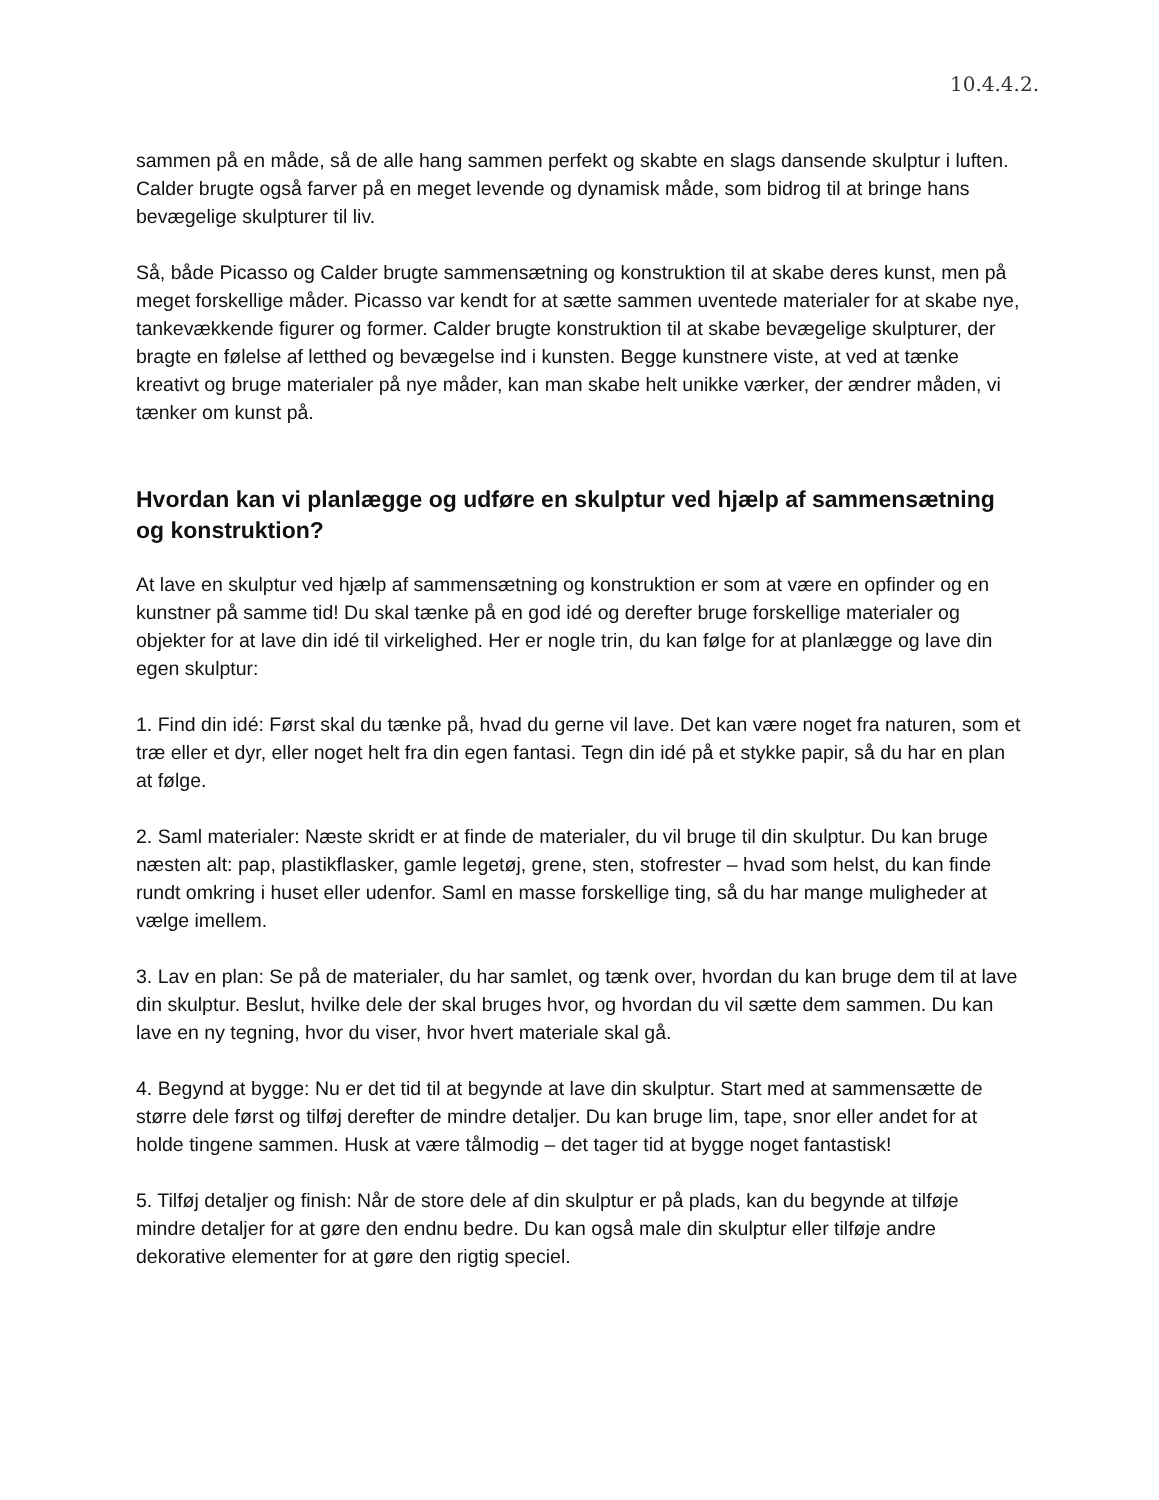10.4.4.2.
sammen på en måde, så de alle hang sammen perfekt og skabte en slags dansende skulptur i luften. Calder brugte også farver på en meget levende og dynamisk måde, som bidrog til at bringe hans bevægelige skulpturer til liv.
Så, både Picasso og Calder brugte sammensætning og konstruktion til at skabe deres kunst, men på meget forskellige måder. Picasso var kendt for at sætte sammen uventede materialer for at skabe nye, tankevækkende figurer og former. Calder brugte konstruktion til at skabe bevægelige skulpturer, der bragte en følelse af letthed og bevægelse ind i kunsten. Begge kunstnere viste, at ved at tænke kreativt og bruge materialer på nye måder, kan man skabe helt unikke værker, der ændrer måden, vi tænker om kunst på.
Hvordan kan vi planlægge og udføre en skulptur ved hjælp af sammensætning og konstruktion?
At lave en skulptur ved hjælp af sammensætning og konstruktion er som at være en opfinder og en kunstner på samme tid! Du skal tænke på en god idé og derefter bruge forskellige materialer og objekter for at lave din idé til virkelighed. Her er nogle trin, du kan følge for at planlægge og lave din egen skulptur:
1. Find din idé: Først skal du tænke på, hvad du gerne vil lave. Det kan være noget fra naturen, som et træ eller et dyr, eller noget helt fra din egen fantasi. Tegn din idé på et stykke papir, så du har en plan at følge.
2. Saml materialer: Næste skridt er at finde de materialer, du vil bruge til din skulptur. Du kan bruge næsten alt: pap, plastikflasker, gamle legetøj, grene, sten, stofrester – hvad som helst, du kan finde rundt omkring i huset eller udenfor. Saml en masse forskellige ting, så du har mange muligheder at vælge imellem.
3. Lav en plan: Se på de materialer, du har samlet, og tænk over, hvordan du kan bruge dem til at lave din skulptur. Beslut, hvilke dele der skal bruges hvor, og hvordan du vil sætte dem sammen. Du kan lave en ny tegning, hvor du viser, hvor hvert materiale skal gå.
4. Begynd at bygge: Nu er det tid til at begynde at lave din skulptur. Start med at sammensætte de større dele først og tilføj derefter de mindre detaljer. Du kan bruge lim, tape, snor eller andet for at holde tingene sammen. Husk at være tålmodig – det tager tid at bygge noget fantastisk!
5. Tilføj detaljer og finish: Når de store dele af din skulptur er på plads, kan du begynde at tilføje mindre detaljer for at gøre den endnu bedre. Du kan også male din skulptur eller tilføje andre dekorative elementer for at gøre den rigtig speciel.